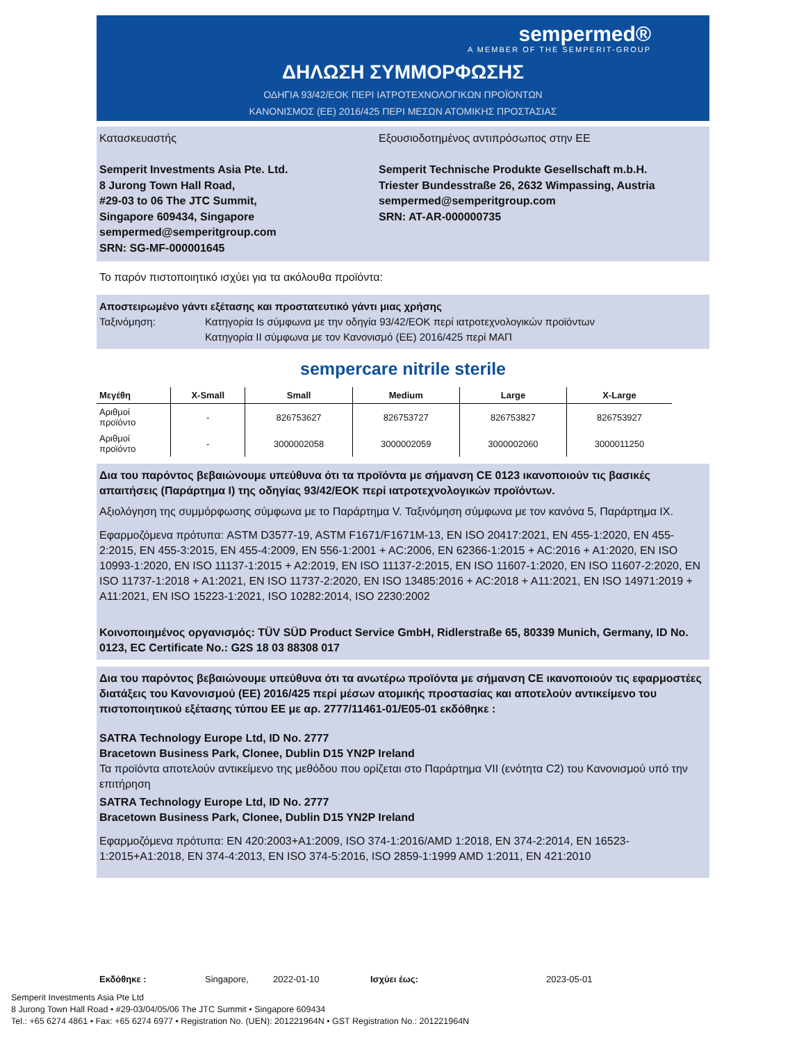sempermed®
A MEMBER OF THE SEMPERIT-GROUP
ΔΗΛΩΣΗ ΣΥΜΜΟΡΦΩΣΗΣ
ΟΔΗΓΙΑ 93/42/ΕΟΚ ΠΕΡΙ ΙΑΤΡΟΤΕΧΝΟΛΟΓΙΚΩΝ ΠΡΟΪΟΝΤΩΝ
ΚΑΝΟΝΙΣΜΟΣ (ΕΕ) 2016/425 ΠΕΡΙ ΜΕΣΩΝ ΑΤΟΜΙΚΗΣ ΠΡΟΣΤΑΣΙΑΣ
Κατασκευαστής
Semperit Investments Asia Pte. Ltd.
8 Jurong Town Hall Road,
#29-03 to 06 The JTC Summit,
Singapore 609434, Singapore
sempermed@semperitgroup.com
SRN: SG-MF-000001645
Εξουσιοδοτημένος αντιπρόσωπος στην ΕΕ
Semperit Technische Produkte Gesellschaft m.b.H.
Triester Bundesstraße 26, 2632 Wimpassing, Austria
sempermed@semperitgroup.com
SRN: AT-AR-000000735
Το παρόν πιστοποιητικό ισχύει για τα ακόλουθα προϊόντα:
Αποστειρωμένο γάντι εξέτασης και προστατευτικό γάντι μιας χρήσης
Ταξινόμηση: Κατηγορία Is σύμφωνα με την οδηγία 93/42/ΕΟΚ περί ιατροτεχνολογικών προϊόντων
Κατηγορία II σύμφωνα με τον Κανονισμό (ΕΕ) 2016/425 περί ΜΑΠ
sempercare nitrile sterile
| Μεγέθη | X-Small | Small | Medium | Large | X-Large |
| --- | --- | --- | --- | --- | --- |
| Αριθμοί προϊόντο | - | 826753627 | 826753727 | 826753827 | 826753927 |
| Αριθμοί προϊόντο | - | 3000002058 | 3000002059 | 3000002060 | 3000011250 |
Δια του παρόντος βεβαιώνουμε υπεύθυνα ότι τα προϊόντα με σήμανση CE 0123 ικανοποιούν τις βασικές απαιτήσεις (Παράρτημα I) της οδηγίας 93/42/ΕΟΚ περί ιατροτεχνολογικών προϊόντων.
Αξιολόγηση της συμμόρφωσης σύμφωνα με το Παράρτημα V. Ταξινόμηση σύμφωνα με τον κανόνα 5, Παράρτημα IX.
Εφαρμοζόμενα πρότυπα: ASTM D3577-19, ASTM F1671/F1671M-13, EN ISO 20417:2021, EN 455-1:2020, EN 455-2:2015, EN 455-3:2015, EN 455-4:2009, EN 556-1:2001 + AC:2006, EN 62366-1:2015 + AC:2016 + A1:2020, EN ISO 10993-1:2020, EN ISO 11137-1:2015 + A2:2019, EN ISO 11137-2:2015, EN ISO 11607-1:2020, EN ISO 11607-2:2020, EN ISO 11737-1:2018 + A1:2021, EN ISO 11737-2:2020, EN ISO 13485:2016 + AC:2018 + A11:2021, EN ISO 14971:2019 + A11:2021, EN ISO 15223-1:2021, ISO 10282:2014, ISO 2230:2002
Κοινοποιημένος οργανισμός: TÜV SÜD Product Service GmbH, Ridlerstraße 65, 80339 Munich, Germany, ID No. 0123, EC Certificate No.: G2S 18 03 88308 017
Δια του παρόντος βεβαιώνουμε υπεύθυνα ότι τα ανωτέρω προϊόντα με σήμανση CE ικανοποιούν τις εφαρμοστέες διατάξεις του Κανονισμού (ΕΕ) 2016/425 περί μέσων ατομικής προστασίας και αποτελούν αντικείμενο του πιστοποιητικού εξέτασης τύπου ΕΕ με αρ. 2777/11461-01/E05-01 εκδόθηκε :
SATRA Technology Europe Ltd, ID No. 2777
Bracetown Business Park, Clonee, Dublin D15 YN2P Ireland
Τα προϊόντα αποτελούν αντικείμενο της μεθόδου που ορίζεται στο Παράρτημα VII (ενότητα C2) του Κανονισμού υπό την επιτήρηση
SATRA Technology Europe Ltd, ID No. 2777
Bracetown Business Park, Clonee, Dublin D15 YN2P Ireland
Εφαρμοζόμενα πρότυπα: EN 420:2003+A1:2009, ISO 374-1:2016/AMD 1:2018, EN 374-2:2014, EN 16523-1:2015+A1:2018, EN 374-4:2013, EN ISO 374-5:2016, ISO 2859-1:1999 AMD 1:2011, EN 421:2010
Εκδόθηκε : Singapore, 2022-01-10 Ισχύει έως: 2023-05-01
Semperit Investments Asia Pte Ltd
8 Jurong Town Hall Road • #29-03/04/05/06 The JTC Summit • Singapore 609434
Tel.: +65 6274 4861 • Fax: +65 6274 6977 • Registration No. (UEN): 201221964N • GST Registration No.: 201221964N